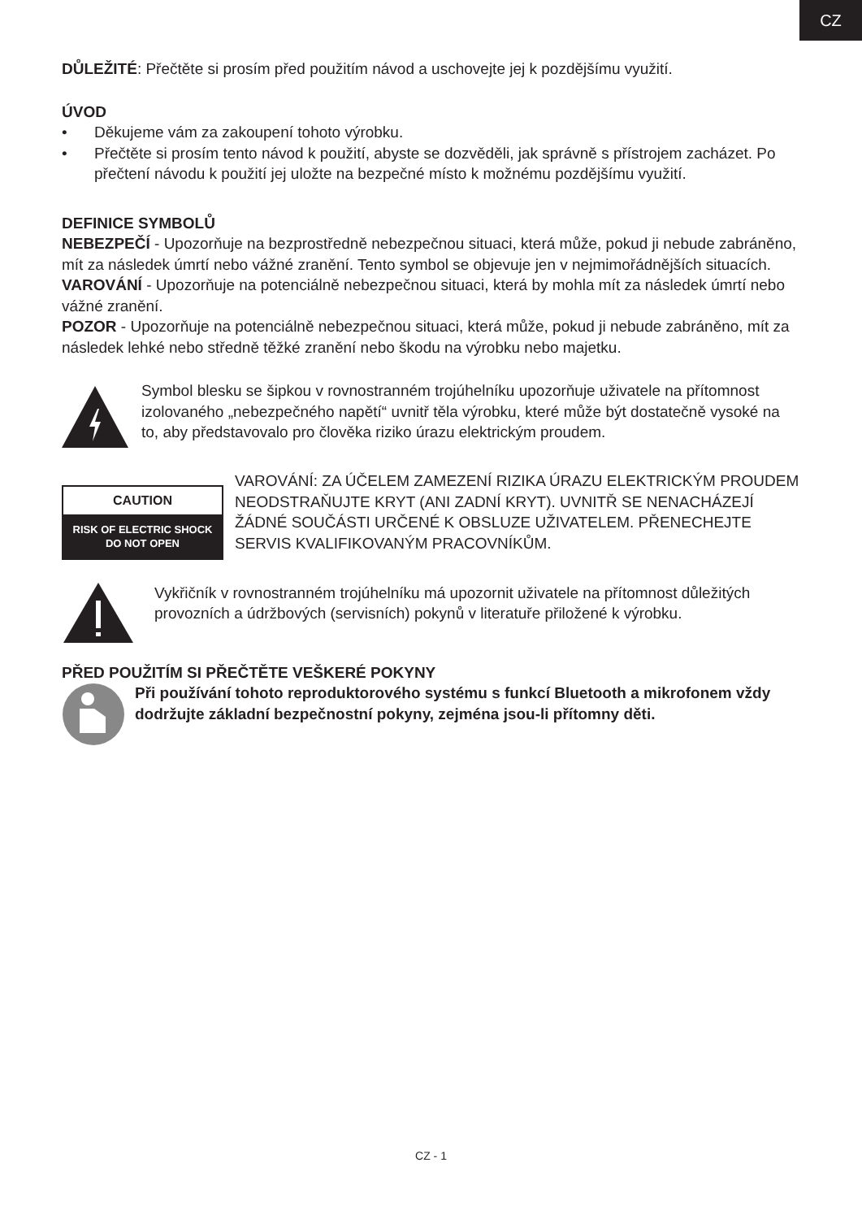CZ
DŮLEŽITÉ: Přečtěte si prosím před použitím návod a uschovejte jej k pozdějšímu využití.
ÚVOD
• Děkujeme vám za zakoupení tohoto výrobku.
• Přečtěte si prosím tento návod k použití, abyste se dozvěděli, jak správně s přístrojem zacházet. Po přečtení návodu k použití jej uložte na bezpečné místo k možnému pozdějšímu využití.
DEFINICE SYMBOLŮ
NEBEZPEČÍ - Upozorňuje na bezprostředně nebezpečnou situaci, která může, pokud ji nebude zabráněno, mít za následek úmrtí nebo vážné zranění. Tento symbol se objevuje jen v nejmimořádnějších situacích.
VAROVÁNÍ - Upozorňuje na potenciálně nebezpečnou situaci, která by mohla mít za následek úmrtí nebo vážné zranění.
POZOR - Upozorňuje na potenciálně nebezpečnou situaci, která může, pokud ji nebude zabráněno, mít za následek lehké nebo středně těžké zranění nebo škodu na výrobku nebo majetku.
Symbol blesku se šipkou v rovnostranném trojúhelníku upozorňuje uživatele na přítomnost izolovaného „nebezpečného napětí“ uvnitř těla výrobku, které může být dostatečně vysoké na to, aby představovalo pro člověka riziko úrazu elektrickým proudem.
CAUTION
RISK OF ELECTRIC SHOCK
DO NOT OPEN
VAROVÁNÍ: ZA ÚČELEM ZAMEZENÍ RIZIKA ÚRAZU ELEKTRICKÝM PROUDEM NEODSTRAŇUJTE KRYT (ANI ZADNÍ KRYT). UVNITŘ SE NENACHÁZEJÍ ŽÁDNÉ SOUČÁSTI URČENÉ K OBSLUZE UŽIVATELEM. PŘENECHEJTE SERVIS KVALIFIKOVANÝM PRACOVNÍKŮM.
Vykřičník v rovnostranném trojúhelníku má upozornit uživatele na přítomnost důležitých provozních a údržbových (servisních) pokynů v literatuře přiložené k výrobku.
PŘED POUŽITÍM SI PŘEČTĚTE VEŠKERÉ POKYNY
Při používání tohoto reproduktorového systému s funkcí Bluetooth a mikrofonem vždy dodržujte základní bezpečnostní pokyny, zejména jsou-li přítomny děti.
CZ - 1